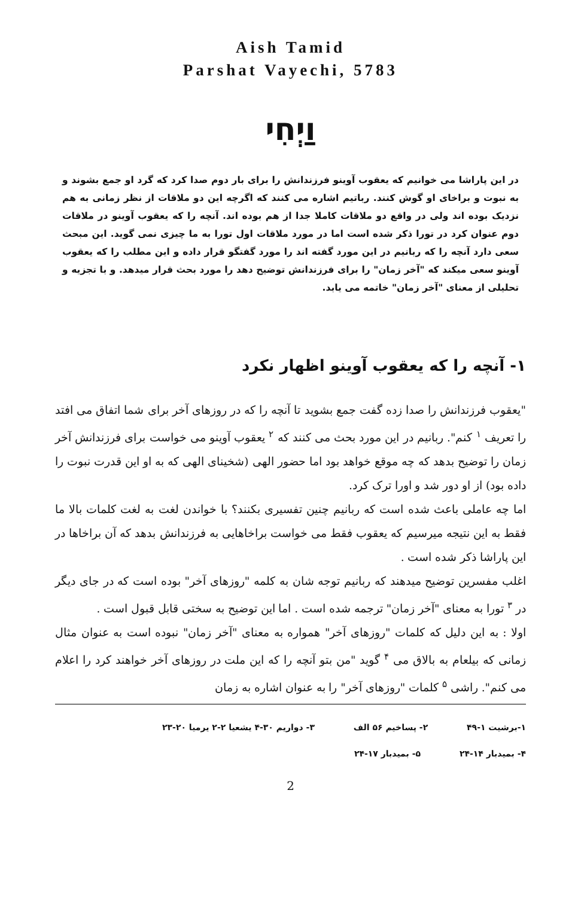Aish Tamid
Parshat Vayechi, 5783
וַיְחִי
در این پاراشا می خوانیم که یعقوب آوینو فرزندانش را برای بار دوم صدا کرد که گرد او جمع بشوند و به نبوت و براخای او گوش کنند. رباتیم اشاره می کنند که اگرچه این دو ملاقات از نظر زمانی به هم نزدیک بوده اند ولی در واقع دو ملاقات کاملا جدا از هم بوده اند. آنچه را که یعقوب آوینو در ملاقات دوم عنوان کرد در تورا ذکر شده است اما در مورد ملاقات اول تورا به ما چیزی نمی گوید. این مبحث سعی دارد آنچه را که ربانیم در این مورد گفته اند را مورد گفتگو قرار داده و این مطلب را که یعقوب آوینو سعی میکند که "آخر زمان" را برای فرزندانش توضیح دهد را مورد بحث قرار میدهد. و با تجزیه و تحلیلی از معنای "آخر زمان" خاتمه می یابد.
۱- آنچه را که یعقوب آوینو اظهار نکرد
"یعقوب فرزندانش را صدا زده گفت جمع بشوید تا آنچه را که در روزهای آخر برای شما اتفاق می افتد را تعریف <sup>۱</sup> کنم". ربانیم در این مورد بحث می کنند که <sup>۲</sup> یعقوب آوینو می خواست برای فرزندانش آخر زمان را توضیح بدهد که چه موقع خواهد بود اما حضور الهی (شخینای الهی که به او این قدرت نبوت را داده بود) از او دور شد و اورا ترک کرد.
اما چه عاملی باعث شده است که ربانیم چنین تفسیری بکنند؟ با خواندن لغت به لغت کلمات بالا ما فقط به این نتیجه میرسیم که یعقوب فقط می خواست براخاهایی به فرزندانش بدهد که آن براخاها در این پاراشا ذکر شده است .
اغلب مفسرین توضیح میدهند که ربانیم توجه شان به کلمه "روزهای آخر" بوده است که در جای دیگر در <sup>۳</sup> تورا به معنای "آخر زمان" ترجمه شده است . اما این توضیح به سختی قابل قبول است .
اولا : به این دلیل که کلمات "روزهای آخر" همواره به معنای "آخر زمان" نبوده است به عنوان مثال زمانی که بیلعام به بالاق می <sup>۴</sup> گوید "من بتو آنچه را که این ملت در روزهای آخر خواهند کرد را اعلام می کنم". راشی <sup>۵</sup> کلمات "روزهای آخر" را به عنوان اشاره به زمان
۱-برشیت ۱-۴۹ ۲- پساخیم ۵۶ الف ۳- دواریم ۳۰-۴ یشعیا ۲-۲ یرمیا ۲۰-۲۳
۴- بمیدبار ۱۴-۲۴ ۵- بمیدبار ۱۷-۲۴
2